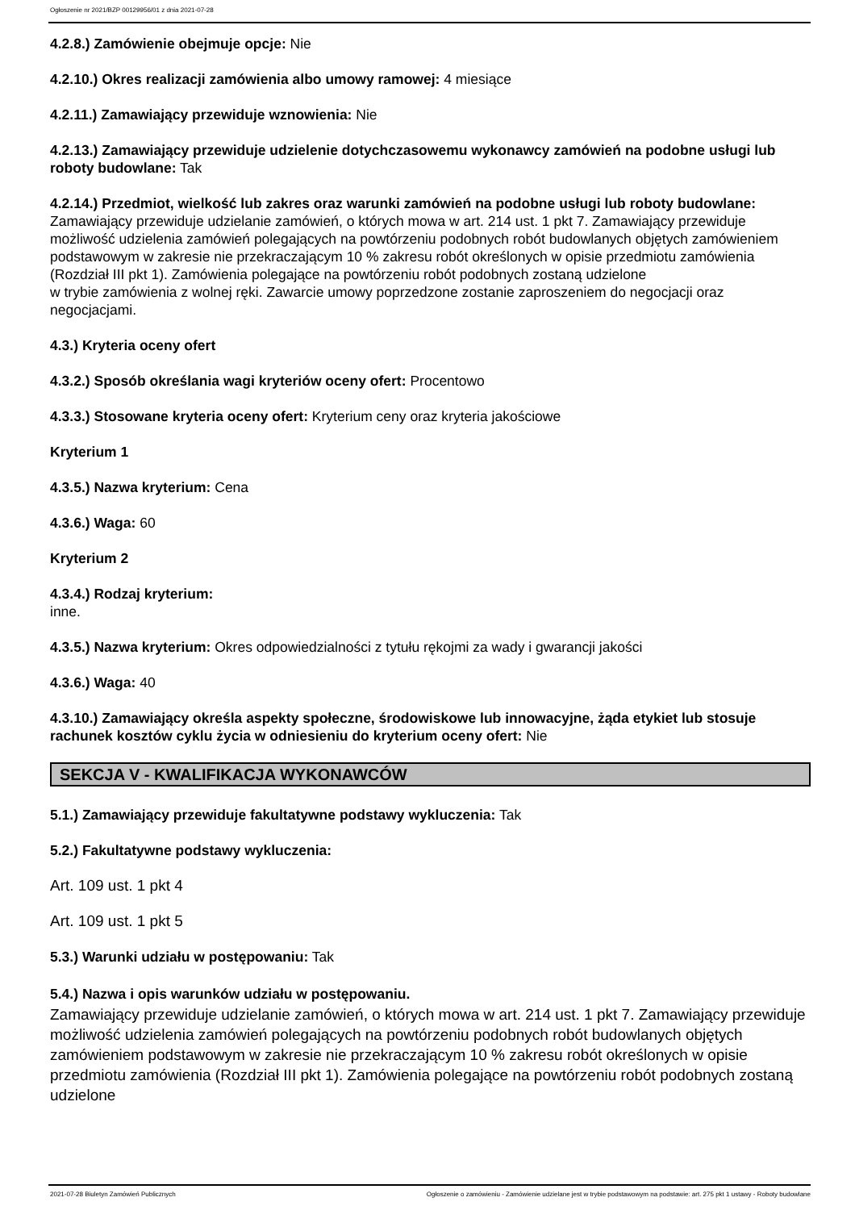Ogłoszenie nr 2021/BZP 00129956/01 z dnia 2021-07-28
4.2.8.) Zamówienie obejmuje opcje: Nie
4.2.10.) Okres realizacji zamówienia albo umowy ramowej: 4 miesiące
4.2.11.) Zamawiający przewiduje wznowienia: Nie
4.2.13.) Zamawiający przewiduje udzielenie dotychczasowemu wykonawcy zamówień na podobne usługi lub roboty budowlane: Tak
4.2.14.) Przedmiot, wielkość lub zakres oraz warunki zamówień na podobne usługi lub roboty budowlane: Zamawiający przewiduje udzielanie zamówień, o których mowa w art. 214 ust. 1 pkt 7. Zamawiający przewiduje możliwość udzielenia zamówień polegających na powtórzeniu podobnych robót budowlanych objętych zamówieniem podstawowym w zakresie nie przekraczającym 10 % zakresu robót określonych w opisie przedmiotu zamówienia (Rozdział III pkt 1). Zamówienia polegające na powtórzeniu robót podobnych zostaną udzielone
w trybie zamówienia z wolnej ręki. Zawarcie umowy poprzedzone zostanie zaproszeniem do negocjacji oraz negocjacjami.
4.3.) Kryteria oceny ofert
4.3.2.) Sposób określania wagi kryteriów oceny ofert: Procentowo
4.3.3.) Stosowane kryteria oceny ofert: Kryterium ceny oraz kryteria jakościowe
Kryterium 1
4.3.5.) Nazwa kryterium: Cena
4.3.6.) Waga: 60
Kryterium 2
4.3.4.) Rodzaj kryterium:
inne.
4.3.5.) Nazwa kryterium: Okres odpowiedzialności z tytułu rękojmi za wady i gwarancji jakości
4.3.6.) Waga: 40
4.3.10.) Zamawiający określa aspekty społeczne, środowiskowe lub innowacyjne, żąda etykiet lub stosuje rachunek kosztów cyklu życia w odniesieniu do kryterium oceny ofert: Nie
SEKCJA V - KWALIFIKACJA WYKONAWCÓW
5.1.) Zamawiający przewiduje fakultatywne podstawy wykluczenia: Tak
5.2.) Fakultatywne podstawy wykluczenia:
Art. 109 ust. 1 pkt 4
Art. 109 ust. 1 pkt 5
5.3.) Warunki udziału w postępowaniu: Tak
5.4.) Nazwa i opis warunków udziału w postępowaniu.
Zamawiający przewiduje udzielanie zamówień, o których mowa w art. 214 ust. 1 pkt 7. Zamawiający przewiduje możliwość udzielenia zamówień polegających na powtórzeniu podobnych robót budowlanych objętych zamówieniem podstawowym w zakresie nie przekraczającym 10 % zakresu robót określonych w opisie przedmiotu zamówienia (Rozdział III pkt 1). Zamówienia polegające na powtórzeniu robót podobnych zostaną udzielone
2021-07-28 Biuletyn Zamówień Publicznych Ogłoszenie o zamówieniu - Zamówienie udzielane jest w trybie podstawowym na podstawie: art. 275 pkt 1 ustawy - Roboty budowlane